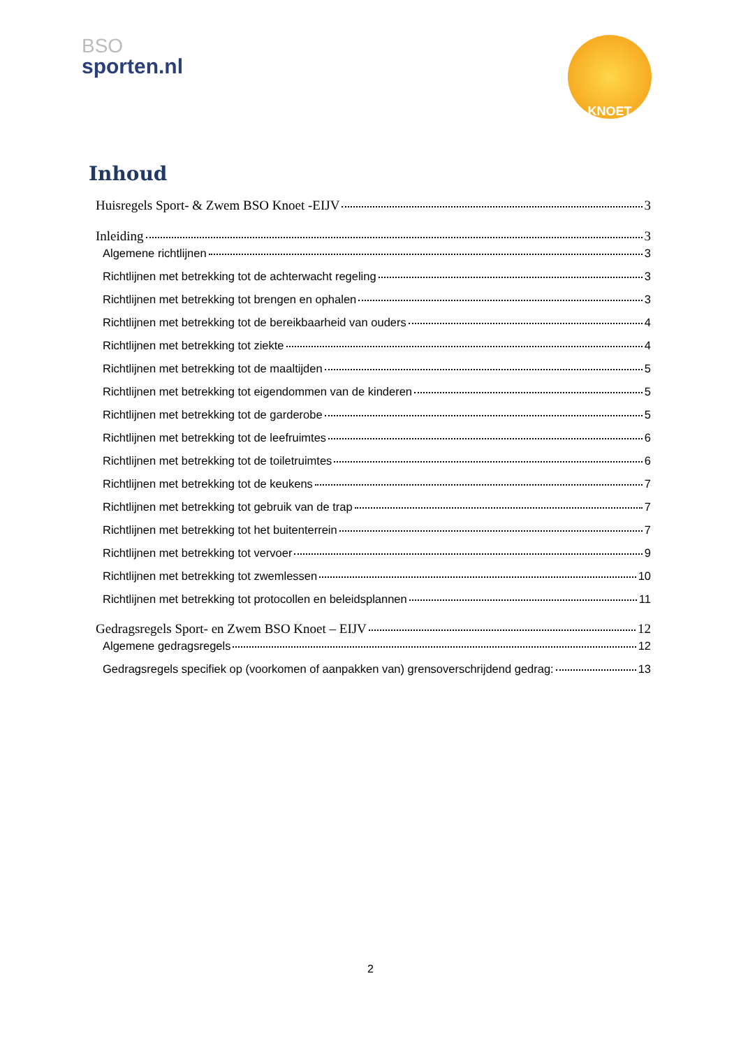BSO
sporten.nl
KNOET
Inhoud
Huisregels Sport- & Zwem BSO Knoet -EIJV 3
Inleiding 3
Algemene richtlijnen 3
Richtlijnen met betrekking tot de achterwacht regeling 3
Richtlijnen met betrekking tot brengen en ophalen 3
Richtlijnen met betrekking tot de bereikbaarheid van ouders 4
Richtlijnen met betrekking tot ziekte 4
Richtlijnen met betrekking tot de maaltijden 5
Richtlijnen met betrekking tot eigendommen van de kinderen 5
Richtlijnen met betrekking tot de garderobe 5
Richtlijnen met betrekking tot de leefruimtes 6
Richtlijnen met betrekking tot de toiletruimtes 6
Richtlijnen met betrekking tot de keukens 7
Richtlijnen met betrekking tot gebruik van de trap 7
Richtlijnen met betrekking tot het buitenterrein 7
Richtlijnen met betrekking tot vervoer 9
Richtlijnen met betrekking tot zwemlessen 10
Richtlijnen met betrekking tot protocollen en beleidsplannen 11
Gedragsregels Sport- en Zwem BSO Knoet – EIJV 12
Algemene gedragsregels 12
Gedragsregels specifiek op (voorkomen of aanpakken van) grensoverschrijdend gedrag: 13
2